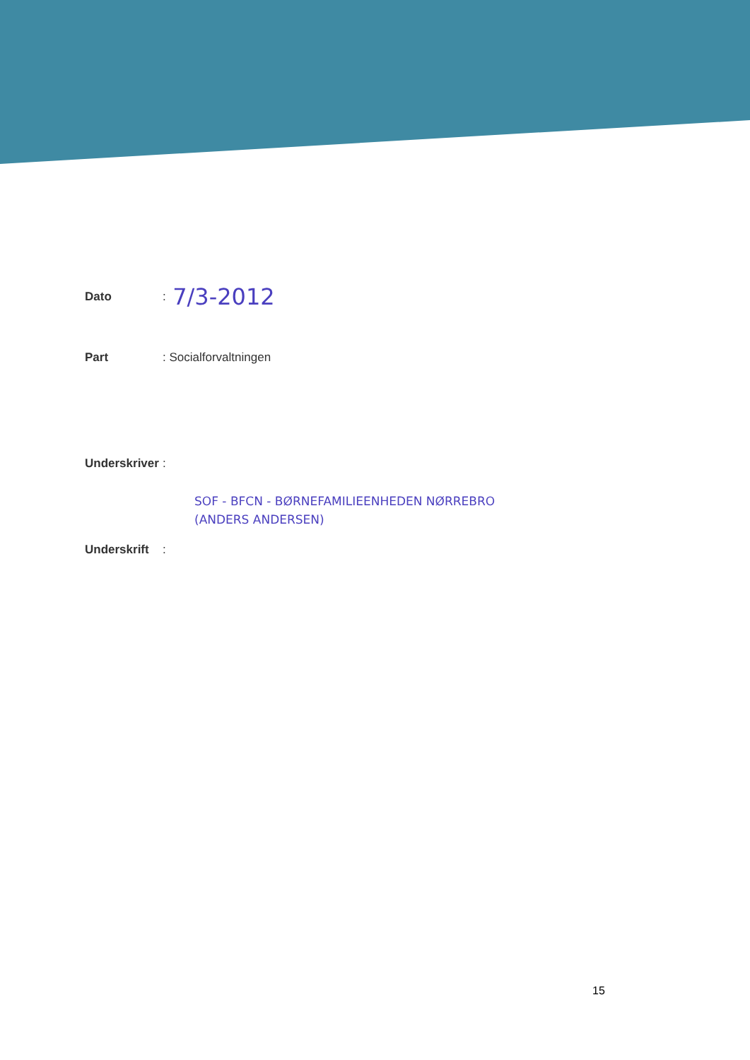Dato: 7/3-2012
Part: Socialforvaltningen
Underskriver:
SOF - BFCN - BØRNEFAMILIEENHEDEN NØRREBRO
(ANDERS ANDERSEN)
Underskrift:
15